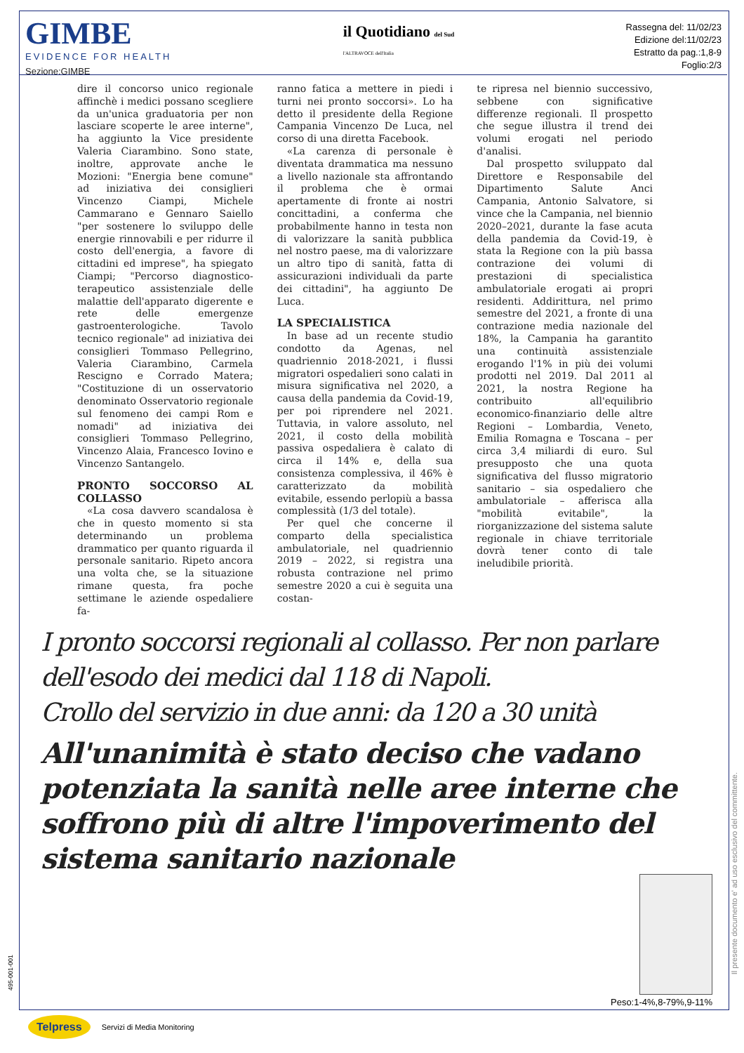GIMBE
EVIDENCE FOR HEALTH
Sezione:GIMBE
il Quotidiano del Sud
l'ALTRAVOCE dell'Italia
Rassegna del: 11/02/23
Edizione del:11/02/23
Estratto da pag.:1,8-9
Foglio:2/3
dire il concorso unico regionale affinchè i medici possano scegliere da un'unica graduatoria per non lasciare scoperte le aree interne", ha aggiunto la Vice presidente Valeria Ciarambino. Sono state, inoltre, approvate anche le Mozioni: "Energia bene comune" ad iniziativa dei consiglieri Vincenzo Ciampi, Michele Cammarano e Gennaro Saiello "per sostenere lo sviluppo delle energie rinnovabili e per ridurre il costo dell'energia, a favore di cittadini ed imprese", ha spiegato Ciampi; "Percorso diagnostico-terapeutico assistenziale delle malattie dell'apparato digerente e rete delle emergenze gastroenterologiche. Tavolo tecnico regionale" ad iniziativa dei consiglieri Tommaso Pellegrino, Valeria Ciarambino, Carmela Rescigno e Corrado Matera; "Costituzione di un osservatorio denominato Osservatorio regionale sul fenomeno dei campi Rom e nomadi" ad iniziativa dei consiglieri Tommaso Pellegrino, Vincenzo Alaia, Francesco Iovino e Vincenzo Santangelo.
PRONTO SOCCORSO AL COLLASSO
«La cosa davvero scandalosa è che in questo momento si sta determinando un problema drammatico per quanto riguarda il personale sanitario. Ripeto ancora una volta che, se la situazione rimane questa, fra poche settimane le aziende ospedaliere fa-
ranno fatica a mettere in piedi i turni nei pronto soccorsi». Lo ha detto il presidente della Regione Campania Vincenzo De Luca, nel corso di una diretta Facebook.
«La carenza di personale è diventata drammatica ma nessuno a livello nazionale sta affrontando il problema che è ormai apertamente di fronte ai nostri concittadini, a conferma che probabilmente hanno in testa non di valorizzare la sanità pubblica nel nostro paese, ma di valorizzare un altro tipo di sanità, fatta di assicurazioni individuali da parte dei cittadini", ha aggiunto De Luca.
LA SPECIALISTICA
In base ad un recente studio condotto da Agenas, nel quadriennio 2018-2021, i flussi migratori ospedalieri sono calati in misura significativa nel 2020, a causa della pandemia da Covid-19, per poi riprendere nel 2021. Tuttavia, in valore assoluto, nel 2021, il costo della mobilità passiva ospedaliera è calato di circa il 14% e, della sua consistenza complessiva, il 46% è caratterizzato da mobilità evitabile, essendo perlopiù a bassa complessità (1/3 del totale).
Per quel che concerne il comparto della specialistica ambulatoriale, nel quadriennio 2019 – 2022, si registra una robusta contrazione nel primo semestre 2020 a cui è seguita una costan-
te ripresa nel biennio successivo, sebbene con significative differenze regionali. Il prospetto che segue illustra il trend dei volumi erogati nel periodo d'analisi.
Dal prospetto sviluppato dal Direttore e Responsabile del Dipartimento Salute Anci Campania, Antonio Salvatore, si vince che la Campania, nel biennio 2020–2021, durante la fase acuta della pandemia da Covid-19, è stata la Regione con la più bassa contrazione dei volumi di prestazioni di specialistica ambulatoriale erogati ai propri residenti. Addirittura, nel primo semestre del 2021, a fronte di una contrazione media nazionale del 18%, la Campania ha garantito una continuità assistenziale erogando l'1% in più dei volumi prodotti nel 2019. Dal 2011 al 2021, la nostra Regione ha contribuito all'equilibrio economico-finanziario delle altre Regioni – Lombardia, Veneto, Emilia Romagna e Toscana – per circa 3,4 miliardi di euro. Sul presupposto che una quota significativa del flusso migratorio sanitario – sia ospedaliero che ambulatoriale – afferisca alla "mobilità evitabile", la riorganizzazione del sistema salute regionale in chiave territoriale dovrà tener conto di tale ineludibile priorità.
I pronto soccorsi regionali al collasso. Per non parlare dell'esodo dei medici dal 118 di Napoli.
Crollo del servizio in due anni: da 120 a 30 unità
All'unanimità è stato deciso che vadano potenziata la sanità nelle aree interne che soffrono più di altre l'impoverimento del sistema sanitario nazionale
Peso:1-4%,8-79%,9-11%
Il presente documento e' ad uso esclusivo del committente.
495-001-001
Telpress Servizi di Media Monitoring